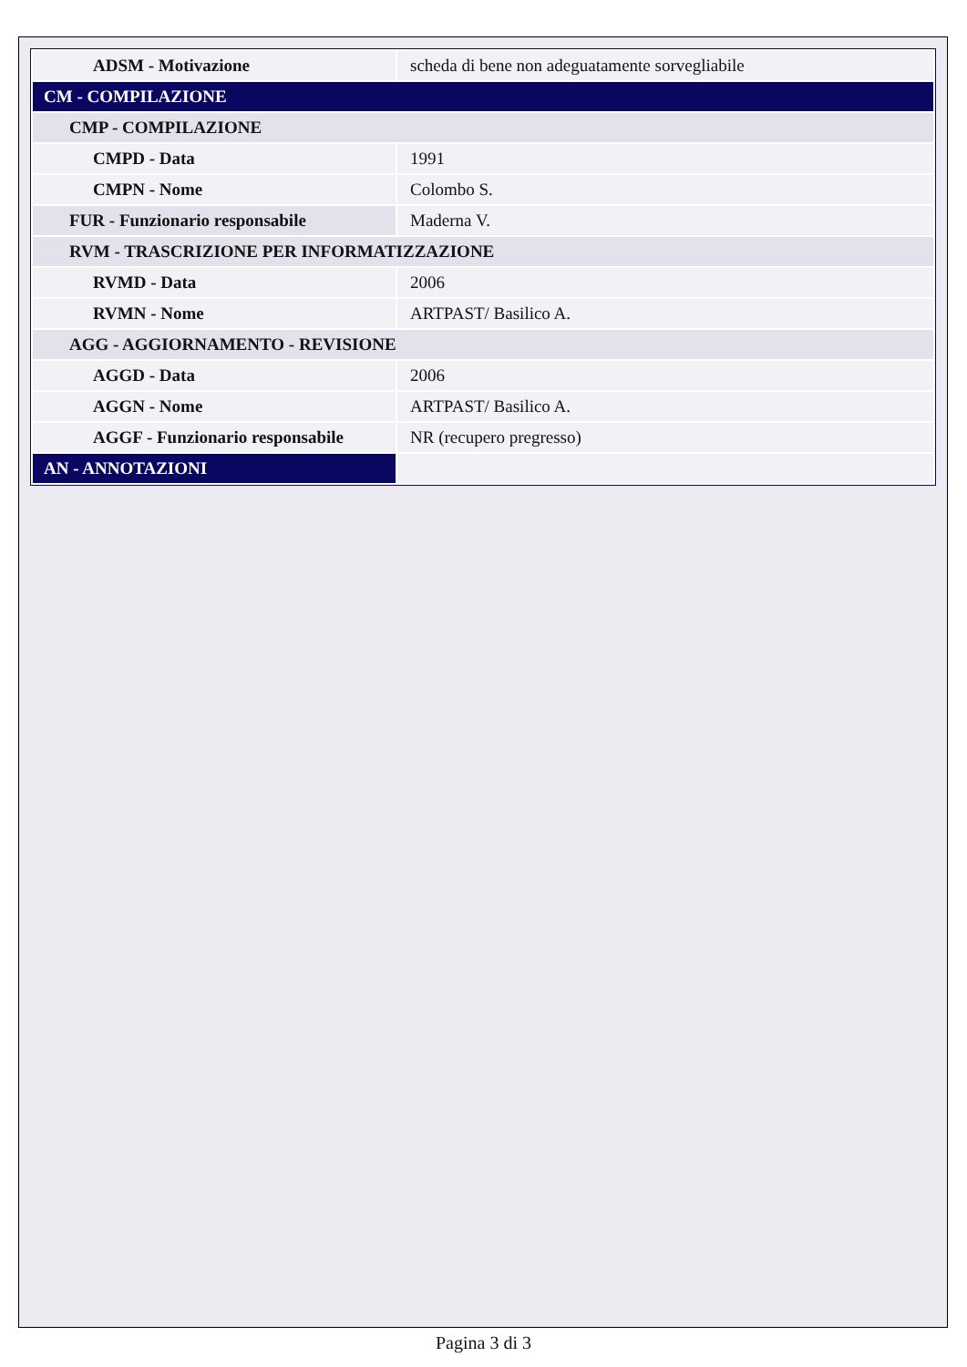| ADSM - Motivazione | scheda di bene non adeguatamente sorvegliabile |
| CM - COMPILAZIONE | |
| CMP - COMPILAZIONE | |
| CMPD - Data | 1991 |
| CMPN - Nome | Colombo S. |
| FUR - Funzionario responsabile | Maderna V. |
| RVM - TRASCRIZIONE PER INFORMATIZZAZIONE | |
| RVMD - Data | 2006 |
| RVMN - Nome | ARTPAST/ Basilico A. |
| AGG - AGGIORNAMENTO - REVISIONE | |
| AGGD - Data | 2006 |
| AGGN - Nome | ARTPAST/ Basilico A. |
| AGGF - Funzionario responsabile | NR (recupero pregresso) |
| AN - ANNOTAZIONI | |
Pagina 3 di 3